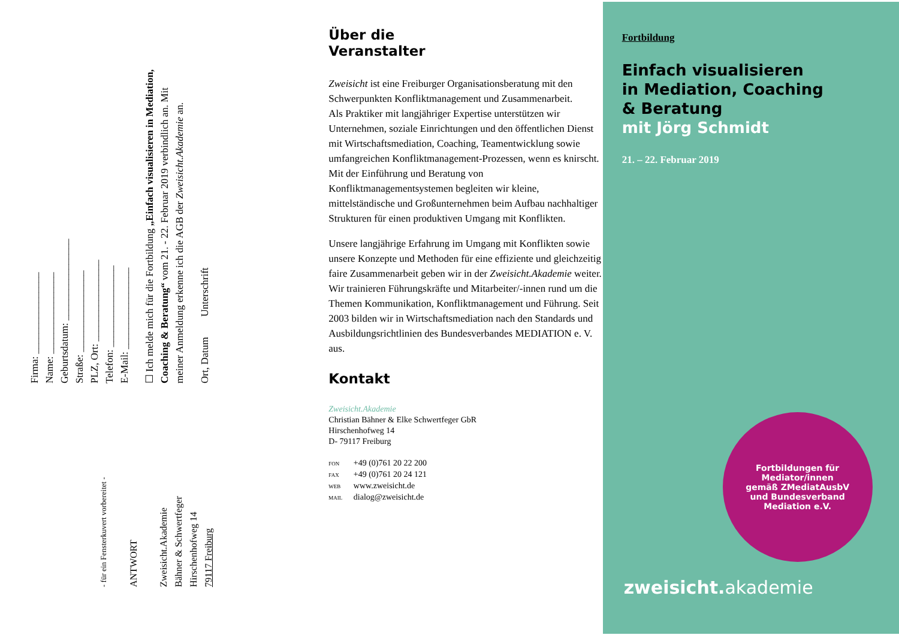Firma: ________________
Name: ________________
Geburtsdatum: ________________
Straße: ________________
PLZ, Ort: ________________
Telefon: ________________
E-Mail: ________________
☐ Ich melde mich für die Fortbildung „Einfach visualisieren in Mediation, Coaching & Beratung“ vom 21. - 22. Februar 2019 verbindlich an. Mit meiner Anmeldung erkenne ich die AGB der Zweisicht.Akademie an.
Ort, Datum Unterschrift
- für ein Fensterkuvert vorbereitet -
ANTWORT
Zweisicht.Akademie
Bähner & Schwertfeger
Hirschenhofweg 14
79117 Freiburg
Über die
Veranstalter
Zweisicht ist eine Freiburger Organisationsberatung mit den Schwerpunkten Konfliktmanagement und Zusammenarbeit.
Als Praktiker mit langjähriger Expertise unterstützen wir Unternehmen, soziale Einrichtungen und den öffentlichen Dienst mit Wirtschaftsmediation, Coaching, Teamentwicklung sowie umfangreichen Konfliktmanagement-Prozessen, wenn es knirscht. Mit der Einführung und Beratung von Konfliktmanagementsystemen begleiten wir kleine, mittelständische und Großunternehmen beim Aufbau nachhaltiger Strukturen für einen produktiven Umgang mit Konflikten.
Unsere langjährige Erfahrung im Umgang mit Konflikten sowie unsere Konzepte und Methoden für eine effiziente und gleichzeitig faire Zusammenarbeit geben wir in der Zweisicht.Akademie weiter. Wir trainieren Führungskräfte und Mitarbeiter/-innen rund um die Themen Kommunikation, Konfliktmanagement und Führung. Seit 2003 bilden wir in Wirtschaftsmediation nach den Standards und Ausbildungsrichtlinien des Bundesverbandes MEDIATION e. V. aus.
Kontakt
Zweisicht.Akademie
Christian Bähner & Elke Schwertfeger GbR
Hirschenhofweg 14
D- 79117 Freiburg
FON +49 (0)761 20 22 200
FAX +49 (0)761 20 24 121
WEB www.zweisicht.de
MAIL dialog@zweisicht.de
Fortbildung
Einfach visualisieren
in Mediation, Coaching
& Beratung
mit Jörg Schmidt
21. – 22. Februar 2019
Fortbildungen für
Mediator/innen
gemäß ZMediatAusbV
und Bundesverband
Mediation e.V.
zweisicht. akademie